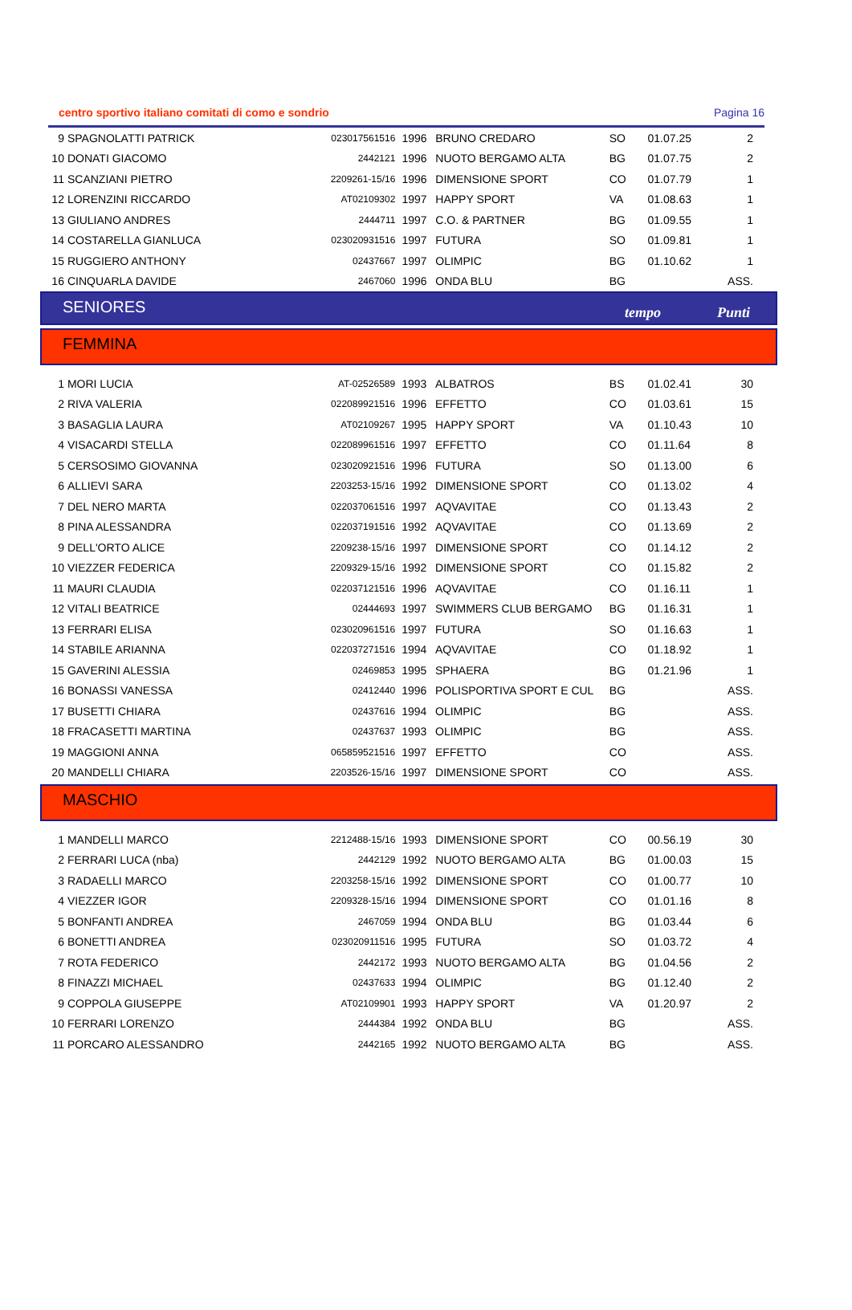centro sportivo italiano comitati di como e sondrio Pagina 16
| 9 | SPAGNOLATTI PATRICK | 023017561516 | 1996 | BRUNO CREDARO | SO | 01.07.25 | 2 |
| 10 | DONATI GIACOMO | 2442121 | 1996 | NUOTO BERGAMO ALTA | BG | 01.07.75 | 2 |
| 11 | SCANZIANI PIETRO | 2209261-15/16 | 1996 | DIMENSIONE SPORT | CO | 01.07.79 | 1 |
| 12 | LORENZINI RICCARDO | AT02109302 | 1997 | HAPPY SPORT | VA | 01.08.63 | 1 |
| 13 | GIULIANO ANDRES | 2444711 | 1997 | C.O. & PARTNER | BG | 01.09.55 | 1 |
| 14 | COSTARELLA GIANLUCA | 023020931516 | 1997 | FUTURA | SO | 01.09.81 | 1 |
| 15 | RUGGIERO ANTHONY | 02437667 | 1997 | OLIMPIC | BG | 01.10.62 | 1 |
| 16 | CINQUARLA DAVIDE | 2467060 | 1996 | ONDA BLU | BG | | ASS. |
SENIORES tempo Punti
FEMMINA
| 1 | MORI LUCIA | AT-02526589 | 1993 | ALBATROS | BS | 01.02.41 | 30 |
| 2 | RIVA VALERIA | 022089921516 | 1996 | EFFETTO | CO | 01.03.61 | 15 |
| 3 | BASAGLIA LAURA | AT02109267 | 1995 | HAPPY SPORT | VA | 01.10.43 | 10 |
| 4 | VISACARDI STELLA | 022089961516 | 1997 | EFFETTO | CO | 01.11.64 | 8 |
| 5 | CERSOSIMO GIOVANNA | 023020921516 | 1996 | FUTURA | SO | 01.13.00 | 6 |
| 6 | ALLIEVI SARA | 2203253-15/16 | 1992 | DIMENSIONE SPORT | CO | 01.13.02 | 4 |
| 7 | DEL NERO MARTA | 022037061516 | 1997 | AQVAVITAE | CO | 01.13.43 | 2 |
| 8 | PINA ALESSANDRA | 022037191516 | 1992 | AQVAVITAE | CO | 01.13.69 | 2 |
| 9 | DELL'ORTO ALICE | 2209238-15/16 | 1997 | DIMENSIONE SPORT | CO | 01.14.12 | 2 |
| 10 | VIEZZER FEDERICA | 2209329-15/16 | 1992 | DIMENSIONE SPORT | CO | 01.15.82 | 2 |
| 11 | MAURI CLAUDIA | 022037121516 | 1996 | AQVAVITAE | CO | 01.16.11 | 1 |
| 12 | VITALI BEATRICE | 02444693 | 1997 | SWIMMERS CLUB BERGAMO | BG | 01.16.31 | 1 |
| 13 | FERRARI ELISA | 023020961516 | 1997 | FUTURA | SO | 01.16.63 | 1 |
| 14 | STABILE ARIANNA | 022037271516 | 1994 | AQVAVITAE | CO | 01.18.92 | 1 |
| 15 | GAVERINI ALESSIA | 02469853 | 1995 | SPHAERA | BG | 01.21.96 | 1 |
| 16 | BONASSI VANESSA | 02412440 | 1996 | POLISPORTIVA SPORT E CUL | BG | | ASS. |
| 17 | BUSETTI CHIARA | 02437616 | 1994 | OLIMPIC | BG | | ASS. |
| 18 | FRACASETTI MARTINA | 02437637 | 1993 | OLIMPIC | BG | | ASS. |
| 19 | MAGGIONI ANNA | 065859521516 | 1997 | EFFETTO | CO | | ASS. |
| 20 | MANDELLI CHIARA | 2203526-15/16 | 1997 | DIMENSIONE SPORT | CO | | ASS. |
MASCHIO
| 1 | MANDELLI MARCO | 2212488-15/16 | 1993 | DIMENSIONE SPORT | CO | 00.56.19 | 30 |
| 2 | FERRARI LUCA (nba) | 2442129 | 1992 | NUOTO BERGAMO ALTA | BG | 01.00.03 | 15 |
| 3 | RADAELLI MARCO | 2203258-15/16 | 1992 | DIMENSIONE SPORT | CO | 01.00.77 | 10 |
| 4 | VIEZZER IGOR | 2209328-15/16 | 1994 | DIMENSIONE SPORT | CO | 01.01.16 | 8 |
| 5 | BONFANTI ANDREA | 2467059 | 1994 | ONDA BLU | BG | 01.03.44 | 6 |
| 6 | BONETTI ANDREA | 023020911516 | 1995 | FUTURA | SO | 01.03.72 | 4 |
| 7 | ROTA FEDERICO | 2442172 | 1993 | NUOTO BERGAMO ALTA | BG | 01.04.56 | 2 |
| 8 | FINAZZI MICHAEL | 02437633 | 1994 | OLIMPIC | BG | 01.12.40 | 2 |
| 9 | COPPOLA GIUSEPPE | AT02109901 | 1993 | HAPPY SPORT | VA | 01.20.97 | 2 |
| 10 | FERRARI LORENZO | 2444384 | 1992 | ONDA BLU | BG | | ASS. |
| 11 | PORCARO ALESSANDRO | 2442165 | 1992 | NUOTO BERGAMO ALTA | BG | | ASS. |